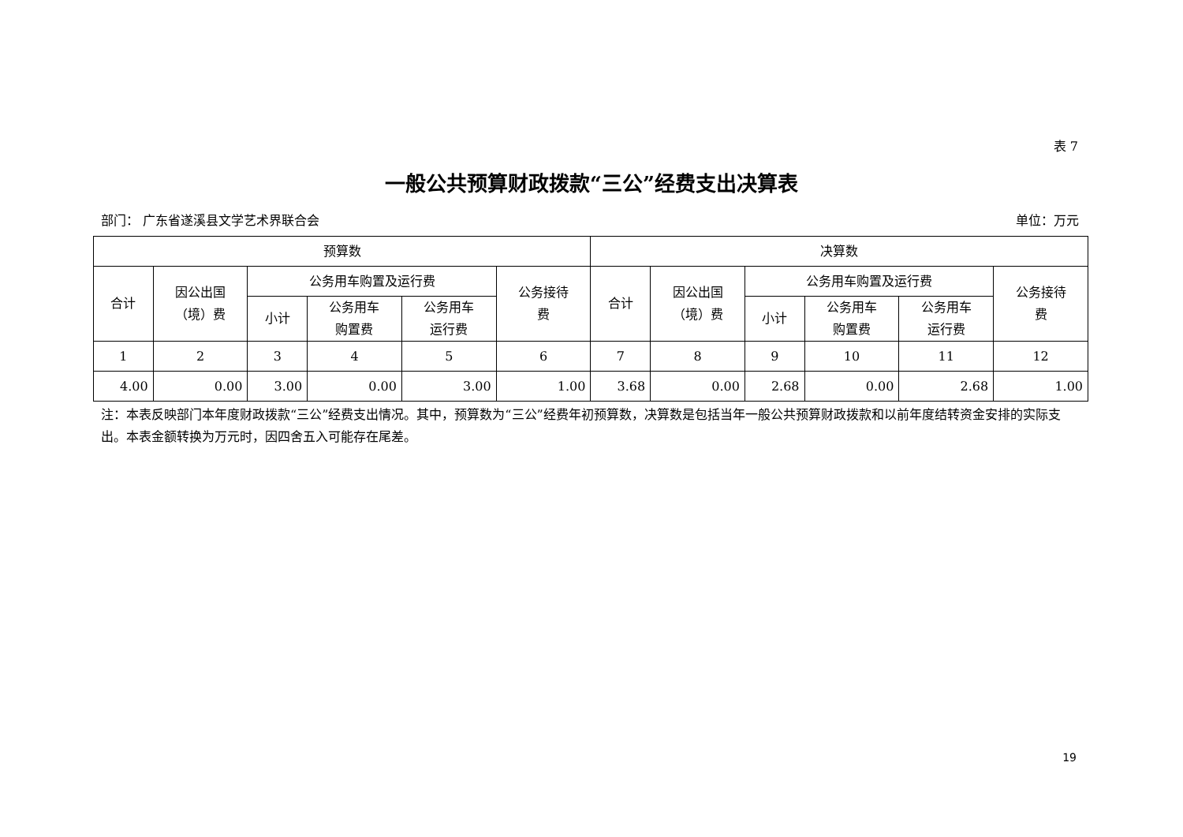表 7
一般公共预算财政拨款“三公”经费支出决算表
部门： 广东省遂溪县文学艺术界联合会 单位：万元
| 预算数 | | | | | | 决算数 | | | | | |
| --- | --- | --- | --- | --- | --- | --- | --- | --- | --- | --- | --- |
| 合计 | 因公出国 （境）费 | 公务用车购置及运行费 | | | 公务接待 费 | 合计 | 因公出国 （境）费 | 公务用车购置及运行费 | | | 公务接待 费 |
| | | 小计 | 公务用车 购置费 | 公务用车 运行费 | | | | 小计 | 公务用车 购置费 | 公务用车 运行费 | |
| 1 | 2 | 3 | 4 | 5 | 6 | 7 | 8 | 9 | 10 | 11 | 12 |
| 4.00 | 0.00 | 3.00 | 0.00 | 3.00 | 1.00 | 3.68 | 0.00 | 2.68 | 0.00 | 2.68 | 1.00 |
注：本表反映部门本年度财政拨款“三公”经费支出情况。其中，预算数为“三公”经费年初预算数，决算数是包括当年一般公共预算财政拨款和以前年度结转资金安排的实际支出。本表金额转换为万元时，因四舍五入可能存在尾差。
19